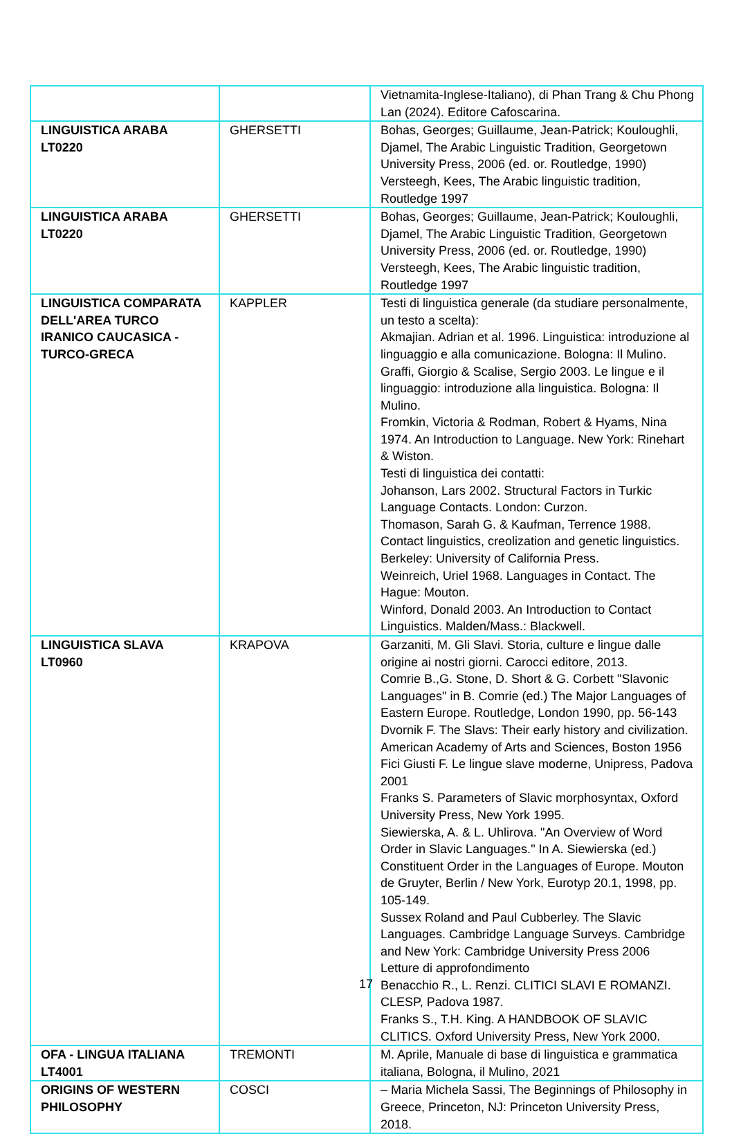| | | Vietnamita-Inglese-Italiano), di Phan Trang & Chu Phong Lan (2024). Editore Cafoscarina. |
| LINGUISTICA ARABA LT0220 | GHERSETTI | Bohas, Georges; Guillaume, Jean-Patrick; Kouloughli, Djamel, The Arabic Linguistic Tradition, Georgetown University Press, 2006 (ed. or. Routledge, 1990) Versteegh, Kees, The Arabic linguistic tradition, Routledge 1997 |
| LINGUISTICA ARABA LT0220 | GHERSETTI | Bohas, Georges; Guillaume, Jean-Patrick; Kouloughli, Djamel, The Arabic Linguistic Tradition, Georgetown University Press, 2006 (ed. or. Routledge, 1990) Versteegh, Kees, The Arabic linguistic tradition, Routledge 1997 |
| LINGUISTICA COMPARATA DELL'AREA TURCO IRANICO CAUCASICA - TURCO-GRECA | KAPPLER | Testi di linguistica generale (da studiare personalmente, un testo a scelta): Akmajian. Adrian et al. 1996. Linguistica: introduzione al linguaggio e alla comunicazione. Bologna: Il Mulino. Graffi, Giorgio & Scalise, Sergio 2003. Le lingue e il linguaggio: introduzione alla linguistica. Bologna: Il Mulino. Fromkin, Victoria & Rodman, Robert & Hyams, Nina 1974. An Introduction to Language. New York: Rinehart & Wiston. Testi di linguistica dei contatti: Johanson, Lars 2002. Structural Factors in Turkic Language Contacts. London: Curzon. Thomason, Sarah G. & Kaufman, Terrence 1988. Contact linguistics, creolization and genetic linguistics. Berkeley: University of California Press. Weinreich, Uriel 1968. Languages in Contact. The Hague: Mouton. Winford, Donald 2003. An Introduction to Contact Linguistics. Malden/Mass.: Blackwell. |
| LINGUISTICA SLAVA LT0960 | KRAPOVA | Garzaniti, M. Gli Slavi. Storia, culture e lingue dalle origine ai nostri giorni. Carocci editore, 2013. Comrie B.,G. Stone, D. Short & G. Corbett "Slavonic Languages" in B. Comrie (ed.) The Major Languages of Eastern Europe. Routledge, London 1990, pp. 56-143 Dvornik F. The Slavs: Their early history and civilization. American Academy of Arts and Sciences, Boston 1956 Fici Giusti F. Le lingue slave moderne, Unipress, Padova 2001 Franks S. Parameters of Slavic morphosyntax, Oxford University Press, New York 1995. Siewierska, A. & L. Uhlirova. "An Overview of Word Order in Slavic Languages." In A. Siewierska (ed.) Constituent Order in the Languages of Europe. Mouton de Gruyter, Berlin / New York, Eurotyp 20.1, 1998, pp. 105-149. Sussex Roland and Paul Cubberley. The Slavic Languages. Cambridge Language Surveys. Cambridge and New York: Cambridge University Press 2006 Letture di approfondimento Benacchio R., L. Renzi. CLITICI SLAVI E ROMANZI. CLESP, Padova 1987. Franks S., T.H. King. A HANDBOOK OF SLAVIC CLITICS. Oxford University Press, New York 2000. |
| OFA - LINGUA ITALIANA LT4001 | TREMONTI | M. Aprile, Manuale di base di linguistica e grammatica italiana, Bologna, il Mulino, 2021 |
| ORIGINS OF WESTERN PHILOSOPHY | COSCI | – Maria Michela Sassi, The Beginnings of Philosophy in Greece, Princeton, NJ: Princeton University Press, 2018. |
17